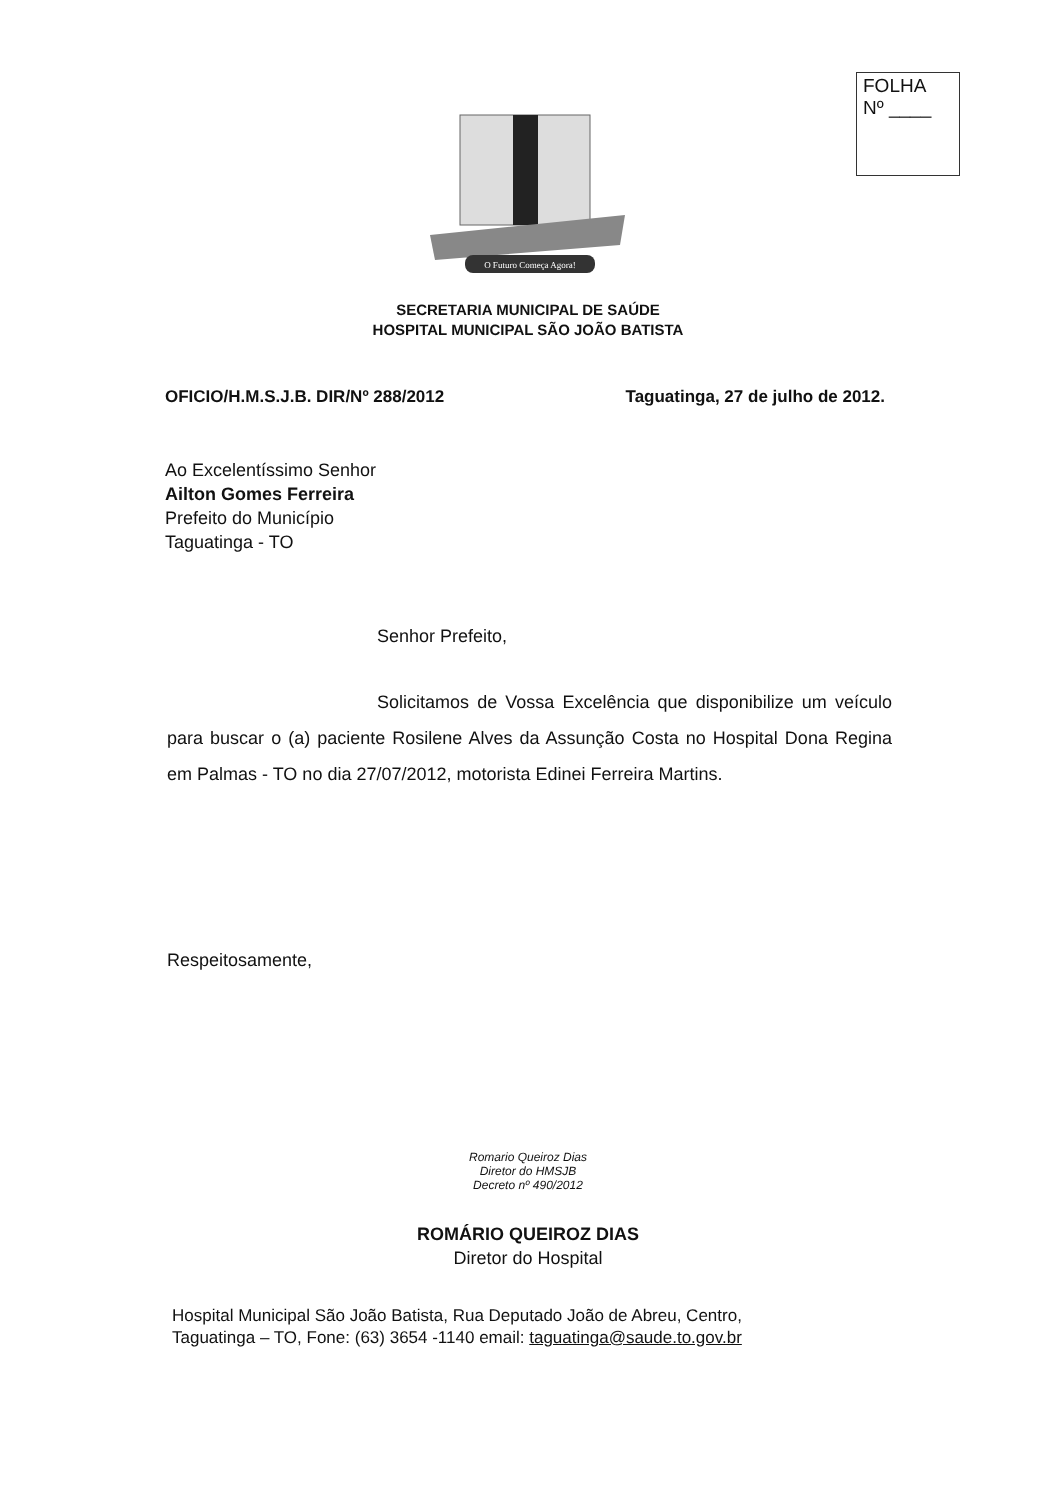FOLHA
Nº ____
O Futuro Começa Agora!
SECRETARIA MUNICIPAL DE SAÚDE
HOSPITAL MUNICIPAL SÃO JOÃO BATISTA
OFICIO/H.M.S.J.B. DIR/Nº 288/2012 Taguatinga, 27 de julho de 2012.
Ao Excelentíssimo Senhor
Ailton Gomes Ferreira
Prefeito do Município
Taguatinga - TO
Senhor Prefeito,
Solicitamos de Vossa Excelência que disponibilize um veículo para buscar o (a) paciente Rosilene Alves da Assunção Costa no Hospital Dona Regina em Palmas - TO no dia 27/07/2012, motorista Edinei Ferreira Martins.
Respeitosamente,
Romario Queiroz Dias
Diretor do HMSJB
Decreto nº 490/2012
ROMÁRIO QUEIROZ DIAS
Diretor do Hospital
Hospital Municipal São João Batista, Rua Deputado João de Abreu, Centro,
Taguatinga – TO, Fone: (63) 3654 -1140 email: taguatinga@saude.to.gov.br